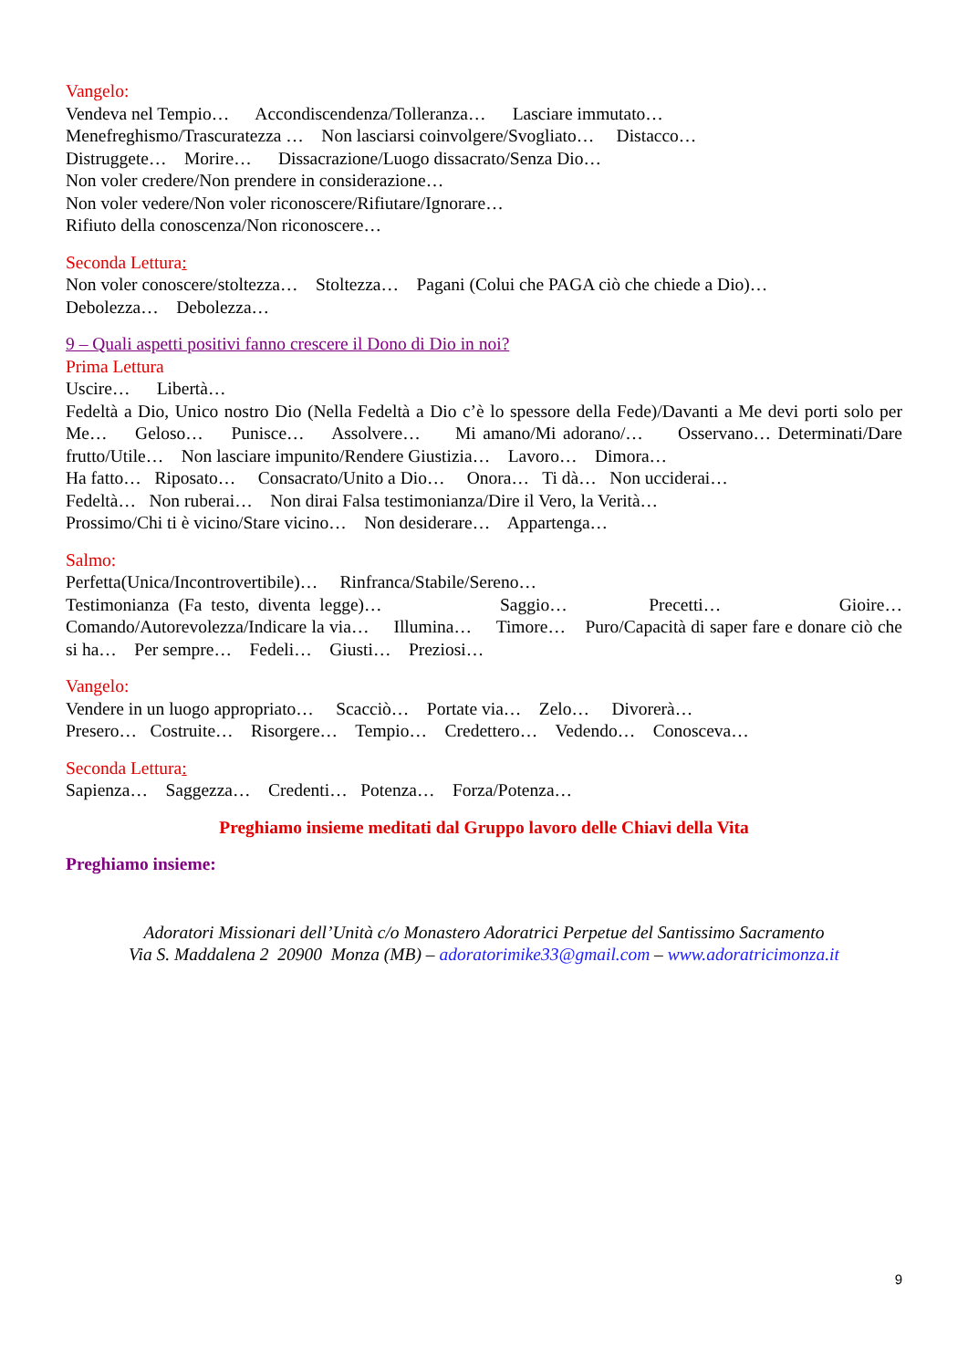Vangelo:
Vendeva nel Tempio… Accondiscendenza/Tolleranza… Lasciare immutato…
Menefreghismo/Trascuratezza … Non lasciarsi coinvolgere/Svogliato… Distacco…
Distruggete… Morire… Dissacrazione/Luogo dissacrato/Senza Dio…
Non voler credere/Non prendere in considerazione…
Non voler vedere/Non voler riconoscere/Rifiutare/Ignorare…
Rifiuto della conoscenza/Non riconoscere…
Seconda Lettura:
Non voler conoscere/stoltezza… Stoltezza… Pagani (Colui che PAGA ciò che chiede a Dio)…
Debolezza… Debolezza…
9 – Quali aspetti positivi fanno crescere il Dono di Dio in noi?
Prima Lettura
Uscire… Libertà…
Fedeltà a Dio, Unico nostro Dio (Nella Fedeltà a Dio c’è lo spessore della Fede)/Davanti a Me devi porti solo per Me… Geloso… Punisce… Assolvere… Mi amano/Mi adorano/… Osservano… Determinati/Dare frutto/Utile… Non lasciare impunito/Rendere Giustizia… Lavoro… Dimora…
Ha fatto… Riposato… Consacrato/Unito a Dio… Onora… Ti dà… Non ucciderai…
Fedeltà… Non ruberai… Non dirai Falsa testimonianza/Dire il Vero, la Verità…
Prossimo/Chi ti è vicino/Stare vicino… Non desiderare… Appartenga…
Salmo:
Perfetta(Unica/Incontrovertibile)… Rinfranca/Stabile/Sereno…
Testimonianza (Fa testo, diventa legge)… Saggio… Precetti… Gioire… Comando/Autorevolezza/Indicare la via… Illumina… Timore… Puro/Capacità di saper fare e donare ciò che si ha… Per sempre… Fedeli… Giusti… Preziosi…
Vangelo:
Vendere in un luogo appropriato… Scacciò… Portate via… Zelo… Divorerà…
Presero… Costruite… Risorgere… Tempio… Credettero… Vedendo… Conosceva…
Seconda Lettura:
Sapienza… Saggezza… Credenti… Potenza… Forza/Potenza…
Preghiamo insieme meditati dal Gruppo lavoro delle Chiavi della Vita
Preghiamo insieme:
Adoratori Missionari dell’Unità c/o Monastero Adoratrici Perpetue del Santissimo Sacramento
Via S. Maddalena 2 20900 Monza (MB) – adoratorimike33@gmail.com – www.adoratricimonza.it
9